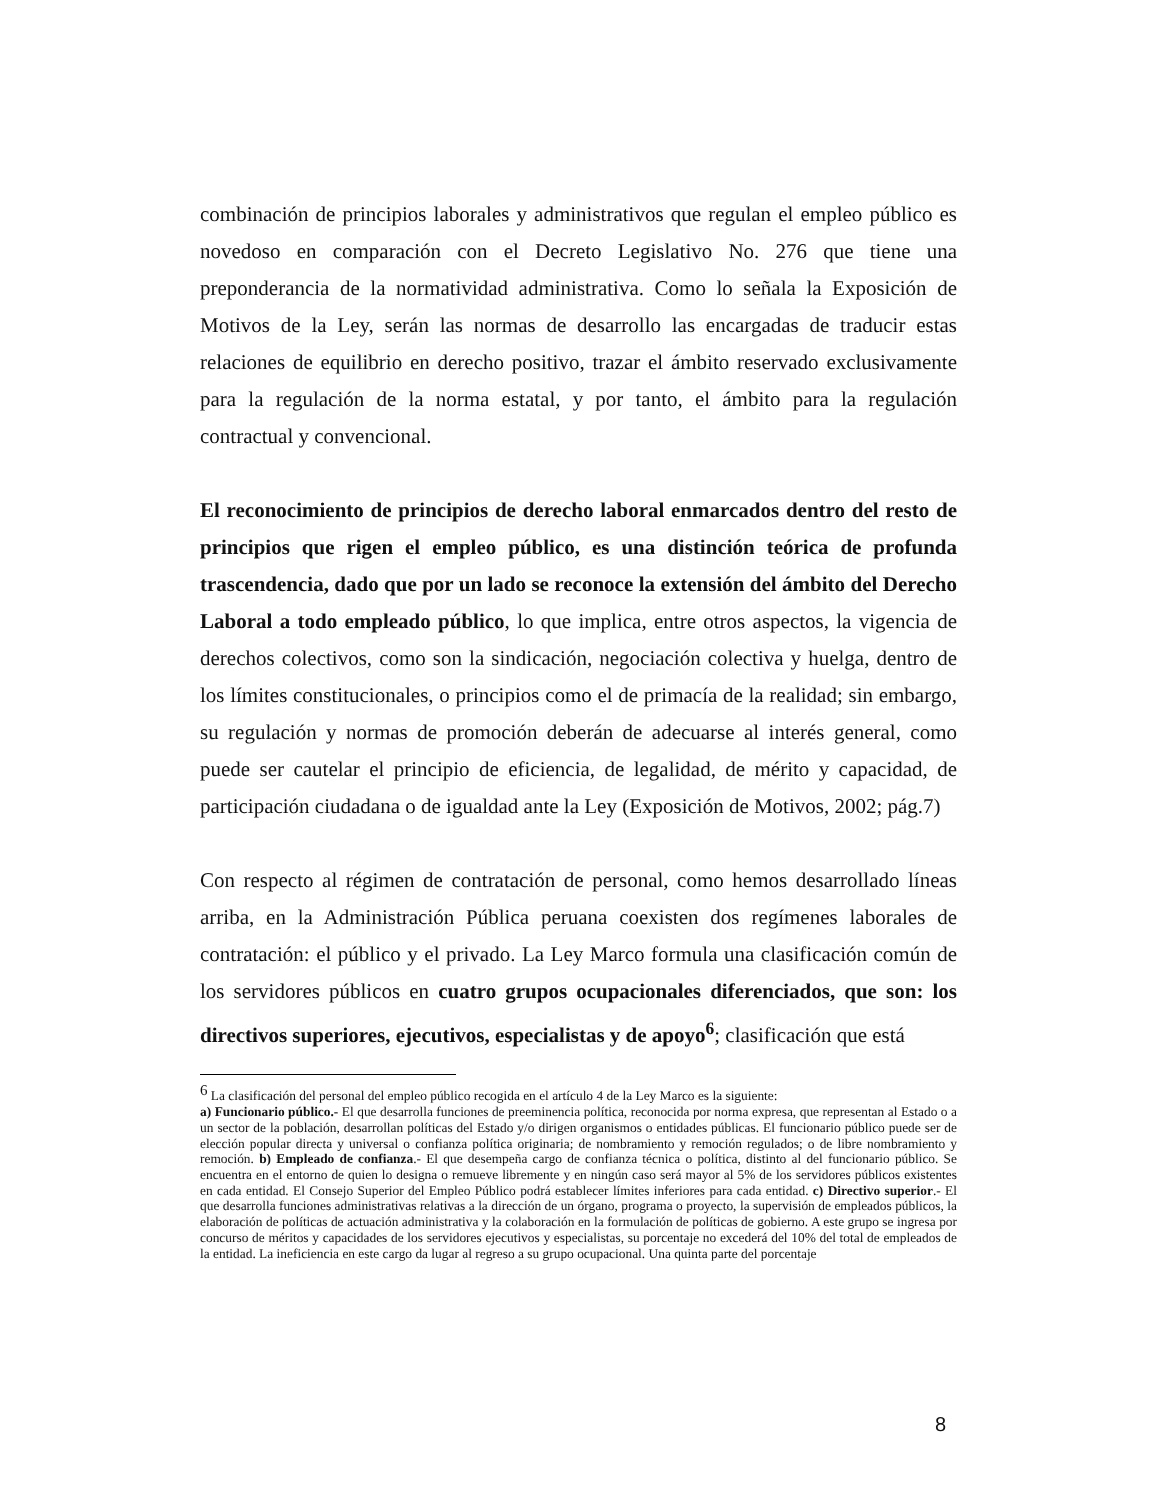combinación de principios laborales y administrativos que regulan el empleo público es novedoso en comparación con el Decreto Legislativo No. 276 que tiene una preponderancia de la normatividad administrativa. Como lo señala la Exposición de Motivos de la Ley, serán las normas de desarrollo las encargadas de traducir estas relaciones de equilibrio en derecho positivo, trazar el ámbito reservado exclusivamente para la regulación de la norma estatal, y por tanto, el ámbito para la regulación contractual y convencional.
El reconocimiento de principios de derecho laboral enmarcados dentro del resto de principios que rigen el empleo público, es una distinción teórica de profunda trascendencia, dado que por un lado se reconoce la extensión del ámbito del Derecho Laboral a todo empleado público, lo que implica, entre otros aspectos, la vigencia de derechos colectivos, como son la sindicación, negociación colectiva y huelga, dentro de los límites constitucionales, o principios como el de primacía de la realidad; sin embargo, su regulación y normas de promoción deberán de adecuarse al interés general, como puede ser cautelar el principio de eficiencia, de legalidad, de mérito y capacidad, de participación ciudadana o de igualdad ante la Ley (Exposición de Motivos, 2002; pág.7)
Con respecto al régimen de contratación de personal, como hemos desarrollado líneas arriba, en la Administración Pública peruana coexisten dos regímenes laborales de contratación: el público y el privado. La Ley Marco formula una clasificación común de los servidores públicos en cuatro grupos ocupacionales diferenciados, que son: los directivos superiores, ejecutivos, especialistas y de apoyo<sup>6</sup>; clasificación que está
<sup>6</sup> La clasificación del personal del empleo público recogida en el artículo 4 de la Ley Marco es la siguiente:
a) Funcionario público.- El que desarrolla funciones de preeminencia política, reconocida por norma expresa, que representan al Estado o a un sector de la población, desarrollan políticas del Estado y/o dirigen organismos o entidades públicas. El funcionario público puede ser de elección popular directa y universal o confianza política originaria; de nombramiento y remoción regulados; o de libre nombramiento y remoción. b) Empleado de confianza.- El que desempeña cargo de confianza técnica o política, distinto al del funcionario público. Se encuentra en el entorno de quien lo designa o remueve libremente y en ningún caso será mayor al 5% de los servidores públicos existentes en cada entidad. El Consejo Superior del Empleo Público podrá establecer límites inferiores para cada entidad. c) Directivo superior.- El que desarrolla funciones administrativas relativas a la dirección de un órgano, programa o proyecto, la supervisión de empleados públicos, la elaboración de políticas de actuación administrativa y la colaboración en la formulación de políticas de gobierno. A este grupo se ingresa por concurso de méritos y capacidades de los servidores ejecutivos y especialistas, su porcentaje no excederá del 10% del total de empleados de la entidad. La ineficiencia en este cargo da lugar al regreso a su grupo ocupacional. Una quinta parte del porcentaje
8